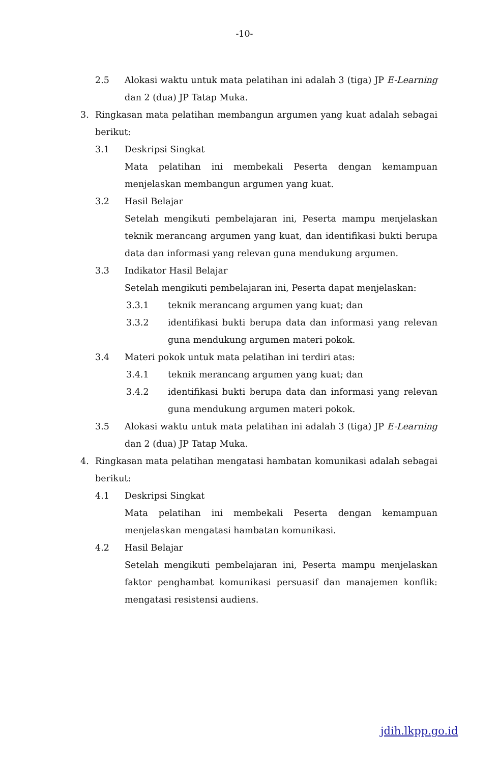-10-
2.5 Alokasi waktu untuk mata pelatihan ini adalah 3 (tiga) JP E-Learning dan 2 (dua) JP Tatap Muka.
3. Ringkasan mata pelatihan membangun argumen yang kuat adalah sebagai berikut:
3.1 Deskripsi Singkat
Mata pelatihan ini membekali Peserta dengan kemampuan menjelaskan membangun argumen yang kuat.
3.2 Hasil Belajar
Setelah mengikuti pembelajaran ini, Peserta mampu menjelaskan teknik merancang argumen yang kuat, dan identifikasi bukti berupa data dan informasi yang relevan guna mendukung argumen.
3.3 Indikator Hasil Belajar
Setelah mengikuti pembelajaran ini, Peserta dapat menjelaskan:
3.3.1 teknik merancang argumen yang kuat; dan
3.3.2 identifikasi bukti berupa data dan informasi yang relevan guna mendukung argumen materi pokok.
3.4 Materi pokok untuk mata pelatihan ini terdiri atas:
3.4.1 teknik merancang argumen yang kuat; dan
3.4.2 identifikasi bukti berupa data dan informasi yang relevan guna mendukung argumen materi pokok.
3.5 Alokasi waktu untuk mata pelatihan ini adalah 3 (tiga) JP E-Learning dan 2 (dua) JP Tatap Muka.
4. Ringkasan mata pelatihan mengatasi hambatan komunikasi adalah sebagai berikut:
4.1 Deskripsi Singkat
Mata pelatihan ini membekali Peserta dengan kemampuan menjelaskan mengatasi hambatan komunikasi.
4.2 Hasil Belajar
Setelah mengikuti pembelajaran ini, Peserta mampu menjelaskan faktor penghambat komunikasi persuasif dan manajemen konflik: mengatasi resistensi audiens.
jdih.lkpp.go.id